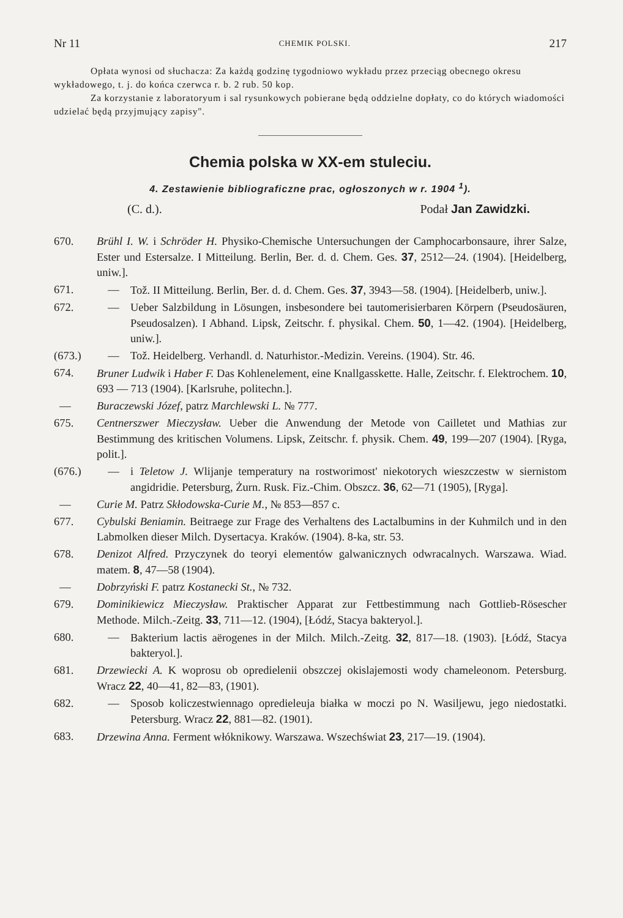Nr 11 CHEMIK POLSKI. 217
Opłata wynosi od słuchacza: Za każdą godzinę tygodniowo wykładu przez przeciąg obecnego okresu wykładowego, t. j. do końca czerwca r. b. 2 rub. 50 kop.
Za korzystanie z laboratoryum i sal rysunkowych pobierane będą oddzielne dopłaty, co do których wiadomości udzielać będą przyjmujący zapisy".
Chemia polska w XX-em stuleciu.
4. Zestawienie bibliograficzne prac, ogłoszonych w r. 1904 <sup>1</sup>).
(C. d.). Podał Jan Zawidzki.
670. Brühl I. W. i Schröder H. Physiko-Chemische Untersuchungen der Camphocarbonsaure, ihrer Salze, Ester und Estersalze. I Mitteilung. Berlin, Ber. d. d. Chem. Ges. 37, 2512—24. (1904). [Heidelberg, uniw.].
671. — Tož. II Mitteilung. Berlin, Ber. d. d. Chem. Ges. 37, 3943—58. (1904). [Heidelberb, uniw.].
672. — Ueber Salzbildung in Lösungen, insbesondere bei tautomerisierbaren Körpern (Pseudosäuren, Pseudosalzen). I Abhand. Lipsk, Zeitschr. f. physikal. Chem. 50, 1—42. (1904). [Heidelberg, uniw.].
(673.) — Tož. Heidelberg. Verhandl. d. Naturhistor.-Medizin. Vereins. (1904). Str. 46.
674. Bruner Ludwik i Haber F. Das Kohlenelement, eine Knallgasskette. Halle, Zeitschr. f. Elektrochem. 10, 693 — 713 (1904). [Karlsruhe, politechn.].
— Buraczewski Józef, patrz Marchlewski L. № 777.
675. Centnerszwer Mieczysław. Ueber die Anwendung der Metode von Cailletet und Mathias zur Bestimmung des kritischen Volumens. Lipsk, Zeitschr. f. physik. Chem. 49, 199—207 (1904). [Ryga, polit.].
(676.) — i Teletow J. Wlijanje temperatury na rostworimost' niekotorych wieszczestw w siernistom angidridie. Petersburg, Żurn. Rusk. Fiz.-Chim. Obszcz. 36, 62—71 (1905), [Ryga].
— Curie M. Patrz Skłodowska-Curie M., № 853—857 c.
677. Cybulski Beniamin. Beitraege zur Frage des Verhaltens des Lactalbumins in der Kuhmilch und in den Labmolken dieser Milch. Dysertacya. Kraków. (1904). 8-ka, str. 53.
678. Denizot Alfred. Przyczynek do teoryi elementów galwanicznych odwracalnych. Warszawa. Wiad. matem. 8, 47—58 (1904).
— Dobrzyński F. patrz Kostanecki St., № 732.
679. Dominikiewicz Mieczysław. Praktischer Apparat zur Fettbestimmung nach Gottlieb-Rösescher Methode. Milch.-Zeitg. 33, 711—12. (1904), [Łódź, Stacya bakteryol.].
680. — Bakterium lactis aërogenes in der Milch. Milch.-Zeitg. 32, 817—18. (1903). [Łódź, Stacya bakteryol.].
681. Drzewiecki A. K woprosu ob opredielenii obszczej okislajemosti wody chameleonom. Petersburg. Wracz 22, 40—41, 82—83, (1901).
682. — Sposob koliczestwiennago opredieleuja białka w moczi po N. Wasiljewu, jego niedostatki. Petersburg. Wracz 22, 881—82. (1901).
683. Drzewina Anna. Ferment włóknikowy. Warszawa. Wszechświat 23, 217—19. (1904).